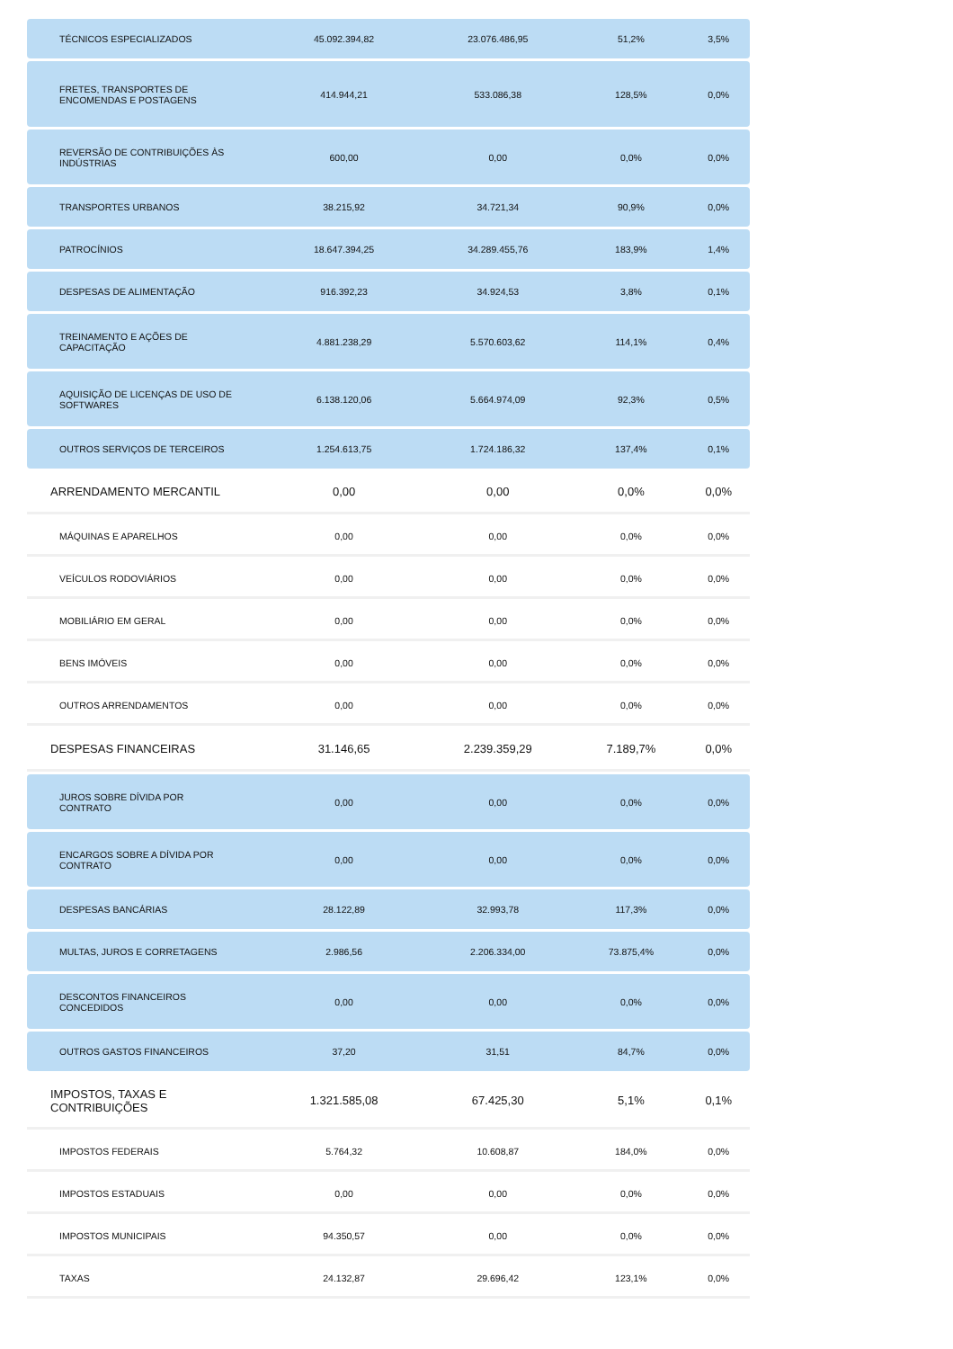| TÉCNICOS ESPECIALIZADOS | 45.092.394,82 | 23.076.486,95 | 51,2% | 3,5% |
| FRETES, TRANSPORTES DE ENCOMENDAS E POSTAGENS | 414.944,21 | 533.086,38 | 128,5% | 0,0% |
| REVERSÃO DE CONTRIBUIÇÕES ÀS INDÚSTRIAS | 600,00 | 0,00 | 0,0% | 0,0% |
| TRANSPORTES URBANOS | 38.215,92 | 34.721,34 | 90,9% | 0,0% |
| PATROCÍNIOS | 18.647.394,25 | 34.289.455,76 | 183,9% | 1,4% |
| DESPESAS DE ALIMENTAÇÃO | 916.392,23 | 34.924,53 | 3,8% | 0,1% |
| TREINAMENTO E AÇÕES DE CAPACITAÇÃO | 4.881.238,29 | 5.570.603,62 | 114,1% | 0,4% |
| AQUISIÇÃO DE LICENÇAS DE USO DE SOFTWARES | 6.138.120,06 | 5.664.974,09 | 92,3% | 0,5% |
| OUTROS SERVIÇOS DE TERCEIROS | 1.254.613,75 | 1.724.186,32 | 137,4% | 0,1% |
| ARRENDAMENTO MERCANTIL | 0,00 | 0,00 | 0,0% | 0,0% |
| MÁQUINAS E APARELHOS | 0,00 | 0,00 | 0,0% | 0,0% |
| VEÍCULOS RODOVIÁRIOS | 0,00 | 0,00 | 0,0% | 0,0% |
| MOBILIÁRIO EM GERAL | 0,00 | 0,00 | 0,0% | 0,0% |
| BENS IMÓVEIS | 0,00 | 0,00 | 0,0% | 0,0% |
| OUTROS ARRENDAMENTOS | 0,00 | 0,00 | 0,0% | 0,0% |
| DESPESAS FINANCEIRAS | 31.146,65 | 2.239.359,29 | 7.189,7% | 0,0% |
| JUROS SOBRE DÍVIDA POR CONTRATO | 0,00 | 0,00 | 0,0% | 0,0% |
| ENCARGOS SOBRE A DÍVIDA POR CONTRATO | 0,00 | 0,00 | 0,0% | 0,0% |
| DESPESAS BANCÁRIAS | 28.122,89 | 32.993,78 | 117,3% | 0,0% |
| MULTAS, JUROS E CORRETAGENS | 2.986,56 | 2.206.334,00 | 73.875,4% | 0,0% |
| DESCONTOS FINANCEIROS CONCEDIDOS | 0,00 | 0,00 | 0,0% | 0,0% |
| OUTROS GASTOS FINANCEIROS | 37,20 | 31,51 | 84,7% | 0,0% |
| IMPOSTOS, TAXAS E CONTRIBUIÇÕES | 1.321.585,08 | 67.425,30 | 5,1% | 0,1% |
| IMPOSTOS FEDERAIS | 5.764,32 | 10.608,87 | 184,0% | 0,0% |
| IMPOSTOS ESTADUAIS | 0,00 | 0,00 | 0,0% | 0,0% |
| IMPOSTOS MUNICIPAIS | 94.350,57 | 0,00 | 0,0% | 0,0% |
| TAXAS | 24.132,87 | 29.696,42 | 123,1% | 0,0% |